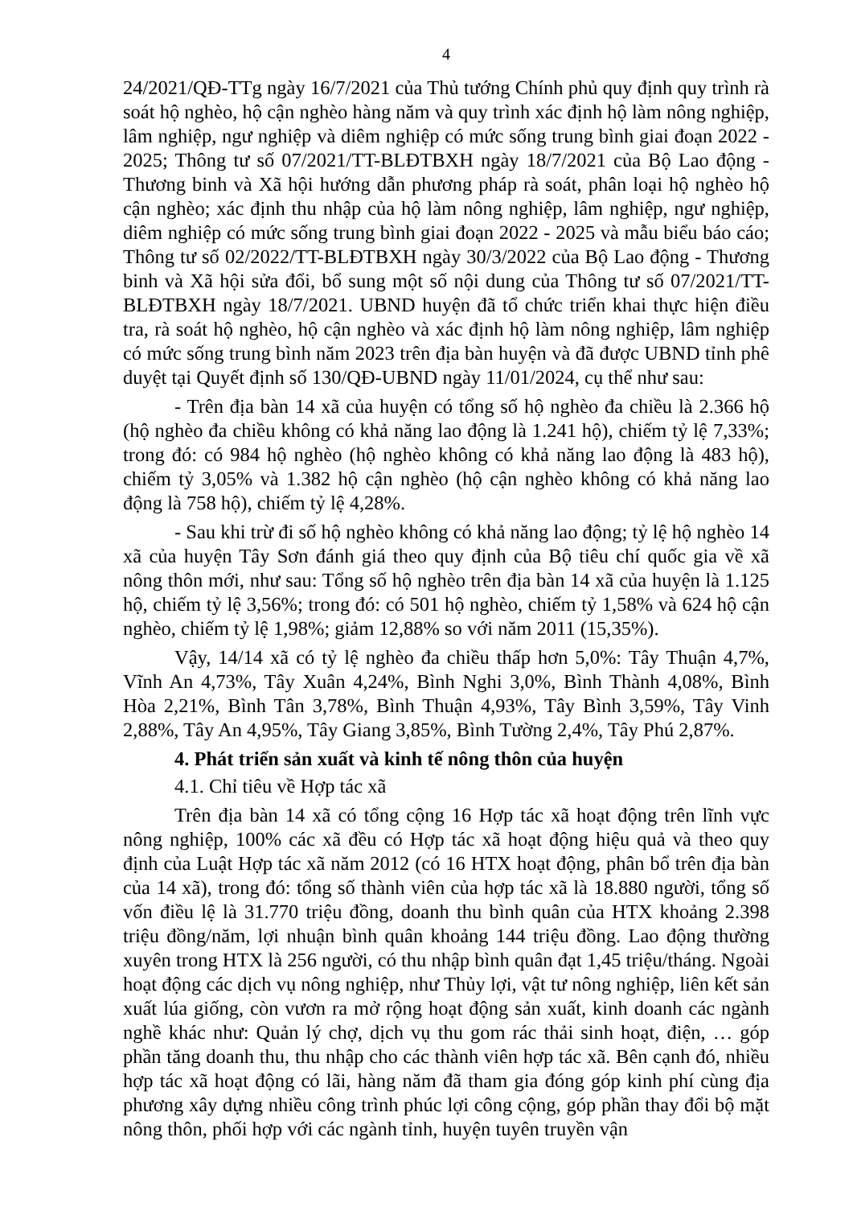4
24/2021/QĐ-TTg ngày 16/7/2021 của Thủ tướng Chính phủ quy định quy trình rà soát hộ nghèo, hộ cận nghèo hàng năm và quy trình xác định hộ làm nông nghiệp, lâm nghiệp, ngư nghiệp và diêm nghiệp có mức sống trung bình giai đoạn 2022 - 2025; Thông tư số 07/2021/TT-BLĐTBXH ngày 18/7/2021 của Bộ Lao động - Thương binh và Xã hội hướng dẫn phương pháp rà soát, phân loại hộ nghèo hộ cận nghèo; xác định thu nhập của hộ làm nông nghiệp, lâm nghiệp, ngư nghiệp, diêm nghiệp có mức sống trung bình giai đoạn 2022 - 2025 và mẫu biểu báo cáo; Thông tư số 02/2022/TT-BLĐTBXH ngày 30/3/2022 của Bộ Lao động - Thương binh và Xã hội sửa đổi, bổ sung một số nội dung của Thông tư số 07/2021/TT-BLĐTBXH ngày 18/7/2021. UBND huyện đã tổ chức triển khai thực hiện điều tra, rà soát hộ nghèo, hộ cận nghèo và xác định hộ làm nông nghiệp, lâm nghiệp có mức sống trung bình năm 2023 trên địa bàn huyện và đã được UBND tỉnh phê duyệt tại Quyết định số 130/QĐ-UBND ngày 11/01/2024, cụ thể như sau:
- Trên địa bàn 14 xã của huyện có tổng số hộ nghèo đa chiều là 2.366 hộ (hộ nghèo đa chiều không có khả năng lao động là 1.241 hộ), chiếm tỷ lệ 7,33%; trong đó: có 984 hộ nghèo (hộ nghèo không có khả năng lao động là 483 hộ), chiếm tỷ 3,05% và 1.382 hộ cận nghèo (hộ cận nghèo không có khả năng lao động là 758 hộ), chiếm tỷ lệ 4,28%.
- Sau khi trừ đi số hộ nghèo không có khả năng lao động; tỷ lệ hộ nghèo 14 xã của huyện Tây Sơn đánh giá theo quy định của Bộ tiêu chí quốc gia về xã nông thôn mới, như sau: Tổng số hộ nghèo trên địa bàn 14 xã của huyện là 1.125 hộ, chiếm tỷ lệ 3,56%; trong đó: có 501 hộ nghèo, chiếm tỷ 1,58% và 624 hộ cận nghèo, chiếm tỷ lệ 1,98%; giảm 12,88% so với năm 2011 (15,35%).
Vậy, 14/14 xã có tỷ lệ nghèo đa chiều thấp hơn 5,0%: Tây Thuận 4,7%, Vĩnh An 4,73%, Tây Xuân 4,24%, Bình Nghi 3,0%, Bình Thành 4,08%, Bình Hòa 2,21%, Bình Tân 3,78%, Bình Thuận 4,93%, Tây Bình 3,59%, Tây Vinh 2,88%, Tây An 4,95%, Tây Giang 3,85%, Bình Tường 2,4%, Tây Phú 2,87%.
4. Phát triển sản xuất và kinh tế nông thôn của huyện
4.1. Chỉ tiêu về Hợp tác xã
Trên địa bàn 14 xã có tổng cộng 16 Hợp tác xã hoạt động trên lĩnh vực nông nghiệp, 100% các xã đều có Hợp tác xã hoạt động hiệu quả và theo quy định của Luật Hợp tác xã năm 2012 (có 16 HTX hoạt động, phân bổ trên địa bàn của 14 xã), trong đó: tổng số thành viên của hợp tác xã là 18.880 người, tổng số vốn điều lệ là 31.770 triệu đồng, doanh thu bình quân của HTX khoảng 2.398 triệu đồng/năm, lợi nhuận bình quân khoảng 144 triệu đồng. Lao động thường xuyên trong HTX là 256 người, có thu nhập bình quân đạt 1,45 triệu/tháng. Ngoài hoạt động các dịch vụ nông nghiệp, như Thủy lợi, vật tư nông nghiệp, liên kết sản xuất lúa giống, còn vươn ra mở rộng hoạt động sản xuất, kinh doanh các ngành nghề khác như: Quản lý chợ, dịch vụ thu gom rác thải sinh hoạt, điện, … góp phần tăng doanh thu, thu nhập cho các thành viên hợp tác xã. Bên cạnh đó, nhiều hợp tác xã hoạt động có lãi, hàng năm đã tham gia đóng góp kinh phí cùng địa phương xây dựng nhiều công trình phúc lợi công cộng, góp phần thay đổi bộ mặt nông thôn, phối hợp với các ngành tỉnh, huyện tuyên truyền vận